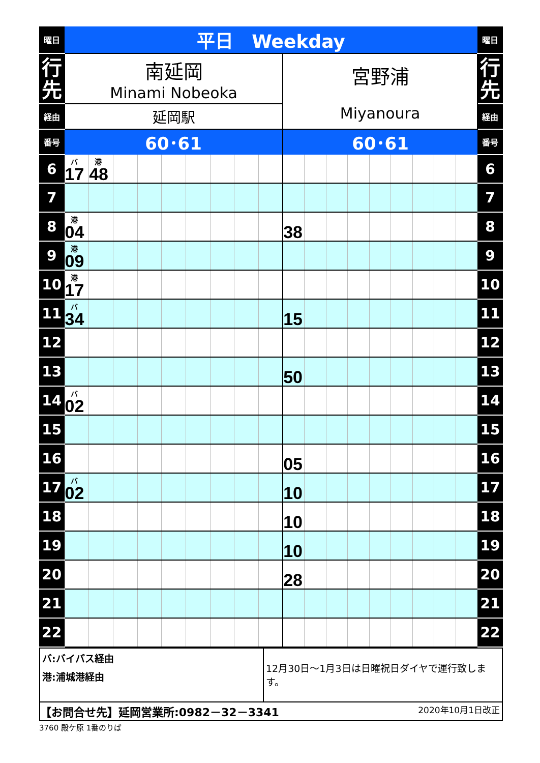| 曜日 | 平日 Weekday | | | | | | | | | | | | | | | | | | 曜日 |
| 行 先 | 南延岡 Minami Nobeoka | | | | | | | | | 宮野浦 Miyanoura | | | | | | | | | 行 先 |
| 経由 | 延岡駅 | | | | | | | | | | | | | | | | | | 経由 |
| 番号 | 60･61 | | | | | | | | | 60･61 | | | | | | | | | 番号 |
| 6 | バ 17 | 港 48 | | | | | | | | | | | | | | | | | 6 |
| 7 | | | | | | | | | | | | | | | | | | | 7 |
| 8 | 港 04 | | | | | | | | | 38 | | | | | | | | | 8 |
| 9 | 港 09 | | | | | | | | | | | | | | | | | | 9 |
| 10 | 港 17 | | | | | | | | | | | | | | | | | | 10 |
| 11 | バ 34 | | | | | | | | | 15 | | | | | | | | | 11 |
| 12 | | | | | | | | | | | | | | | | | | | 12 |
| 13 | | | | | | | | | | 50 | | | | | | | | | 13 |
| 14 | バ 02 | | | | | | | | | | | | | | | | | | 14 |
| 15 | | | | | | | | | | | | | | | | | | | 15 |
| 16 | | | | | | | | | | 05 | | | | | | | | | 16 |
| 17 | バ 02 | | | | | | | | | 10 | | | | | | | | | 17 |
| 18 | | | | | | | | | | 10 | | | | | | | | | 18 |
| 19 | | | | | | | | | | 10 | | | | | | | | | 19 |
| 20 | | | | | | | | | | 28 | | | | | | | | | 20 |
| 21 | | | | | | | | | | | | | | | | | | | 21 |
| 22 | | | | | | | | | | | | | | | | | | | 22 |
| バ:バイパス経由 港:浦城港経由 | 12月30日～1月3日は日曜祝日ダイヤで運行致します。 |
| 【お問合せ先】延岡営業所:0982－32－3341 2020年10月1日改正 | |
3760 殿ケ原 1番のりば